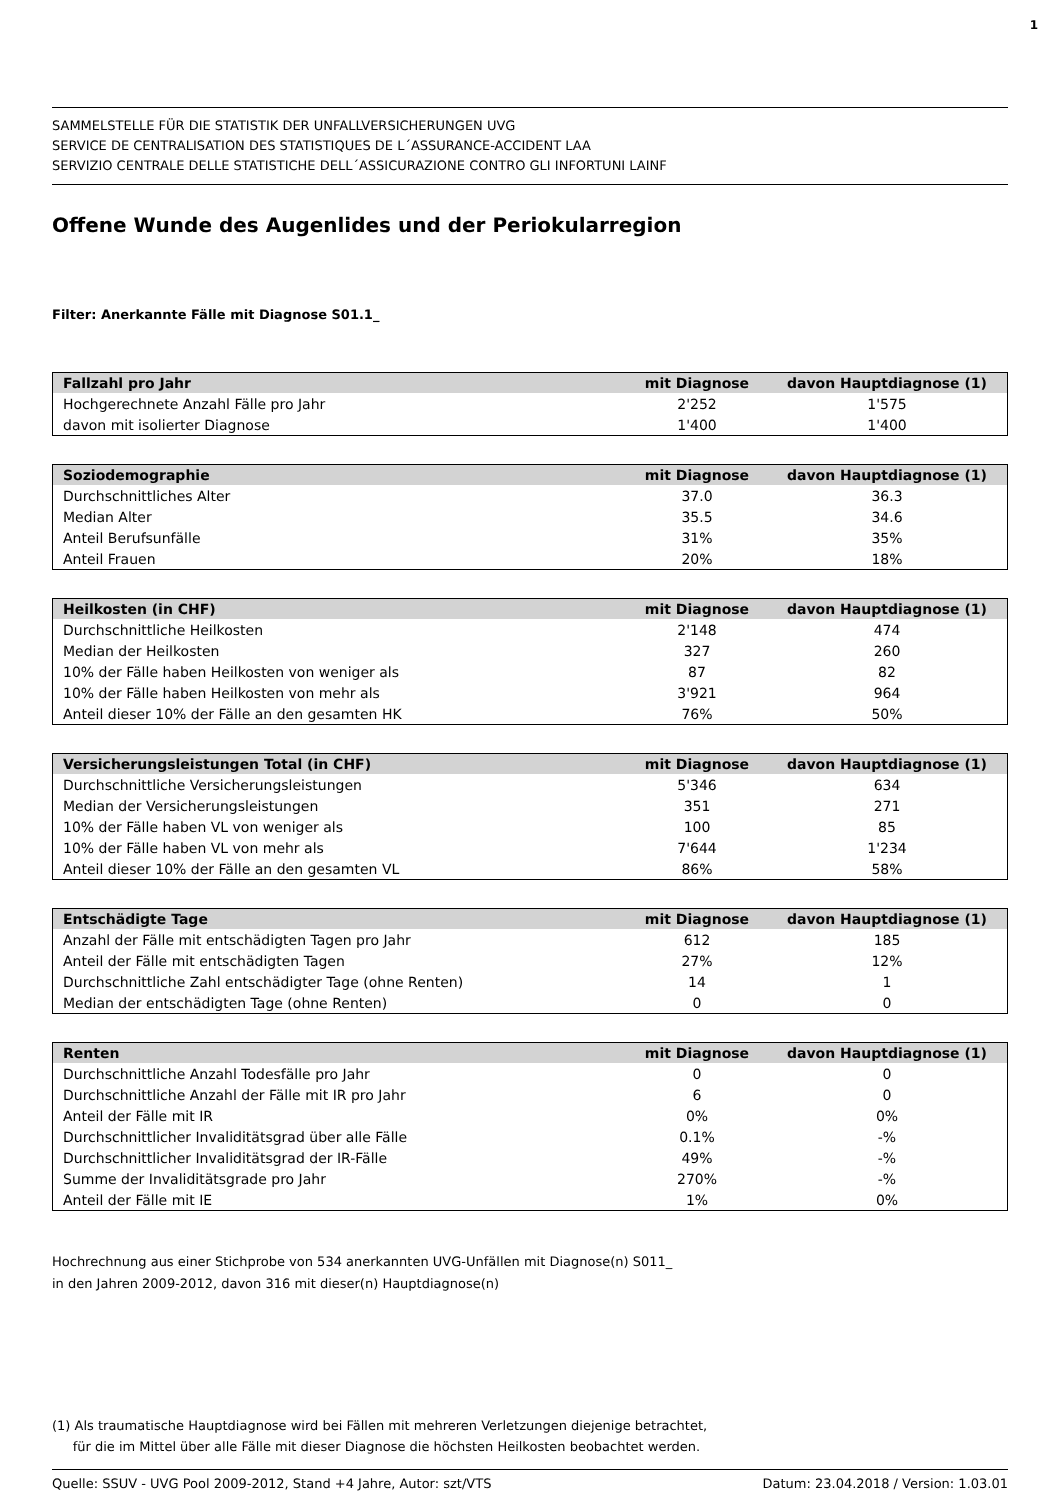1
SAMMELSTELLE FÜR DIE STATISTIK DER UNFALLVERSICHERUNGEN UVG
SERVICE DE CENTRALISATION DES STATISTIQUES DE L´ASSURANCE-ACCIDENT LAA
SERVIZIO CENTRALE DELLE STATISTICHE DELL´ASSICURAZIONE CONTRO GLI INFORTUNI LAINF
Offene Wunde des Augenlides und der Periokularregion
Filter: Anerkannte Fälle mit Diagnose S01.1_
| Fallzahl pro Jahr | mit Diagnose | davon Hauptdiagnose (1) |
| --- | --- | --- |
| Hochgerechnete Anzahl Fälle pro Jahr | 2'252 | 1'575 |
| davon mit isolierter Diagnose | 1'400 | 1'400 |
| Soziodemographie | mit Diagnose | davon Hauptdiagnose (1) |
| --- | --- | --- |
| Durchschnittliches Alter | 37.0 | 36.3 |
| Median Alter | 35.5 | 34.6 |
| Anteil Berufsunfälle | 31% | 35% |
| Anteil Frauen | 20% | 18% |
| Heilkosten (in CHF) | mit Diagnose | davon Hauptdiagnose (1) |
| --- | --- | --- |
| Durchschnittliche Heilkosten | 2'148 | 474 |
| Median der Heilkosten | 327 | 260 |
| 10% der Fälle haben Heilkosten von weniger als | 87 | 82 |
| 10% der Fälle haben Heilkosten von mehr als | 3'921 | 964 |
| Anteil dieser 10% der Fälle an den gesamten HK | 76% | 50% |
| Versicherungsleistungen Total (in CHF) | mit Diagnose | davon Hauptdiagnose (1) |
| --- | --- | --- |
| Durchschnittliche Versicherungsleistungen | 5'346 | 634 |
| Median der Versicherungsleistungen | 351 | 271 |
| 10% der Fälle haben VL von weniger als | 100 | 85 |
| 10% der Fälle haben VL von mehr als | 7'644 | 1'234 |
| Anteil dieser 10% der Fälle an den gesamten VL | 86% | 58% |
| Entschädigte Tage | mit Diagnose | davon Hauptdiagnose (1) |
| --- | --- | --- |
| Anzahl der Fälle mit entschädigten Tagen pro Jahr | 612 | 185 |
| Anteil der Fälle mit entschädigten Tagen | 27% | 12% |
| Durchschnittliche Zahl entschädigter Tage (ohne Renten) | 14 | 1 |
| Median der entschädigten Tage (ohne Renten) | 0 | 0 |
| Renten | mit Diagnose | davon Hauptdiagnose (1) |
| --- | --- | --- |
| Durchschnittliche Anzahl Todesfälle pro Jahr | 0 | 0 |
| Durchschnittliche Anzahl der Fälle mit IR pro Jahr | 6 | 0 |
| Anteil der Fälle mit IR | 0% | 0% |
| Durchschnittlicher Invaliditätsgrad über alle Fälle | 0.1% | -% |
| Durchschnittlicher Invaliditätsgrad der IR-Fälle | 49% | -% |
| Summe der Invaliditätsgrade pro Jahr | 270% | -% |
| Anteil der Fälle mit IE | 1% | 0% |
Hochrechnung aus einer Stichprobe von 534 anerkannten UVG-Unfällen mit Diagnose(n) S011_
in den Jahren 2009-2012, davon 316 mit dieser(n) Hauptdiagnose(n)
(1) Als traumatische Hauptdiagnose wird bei Fällen mit mehreren Verletzungen diejenige betrachtet,
für die im Mittel über alle Fälle mit dieser Diagnose die höchsten Heilkosten beobachtet werden.
Quelle: SSUV - UVG Pool 2009-2012, Stand +4 Jahre, Autor: szt/VTS Datum: 23.04.2018 / Version: 1.03.01